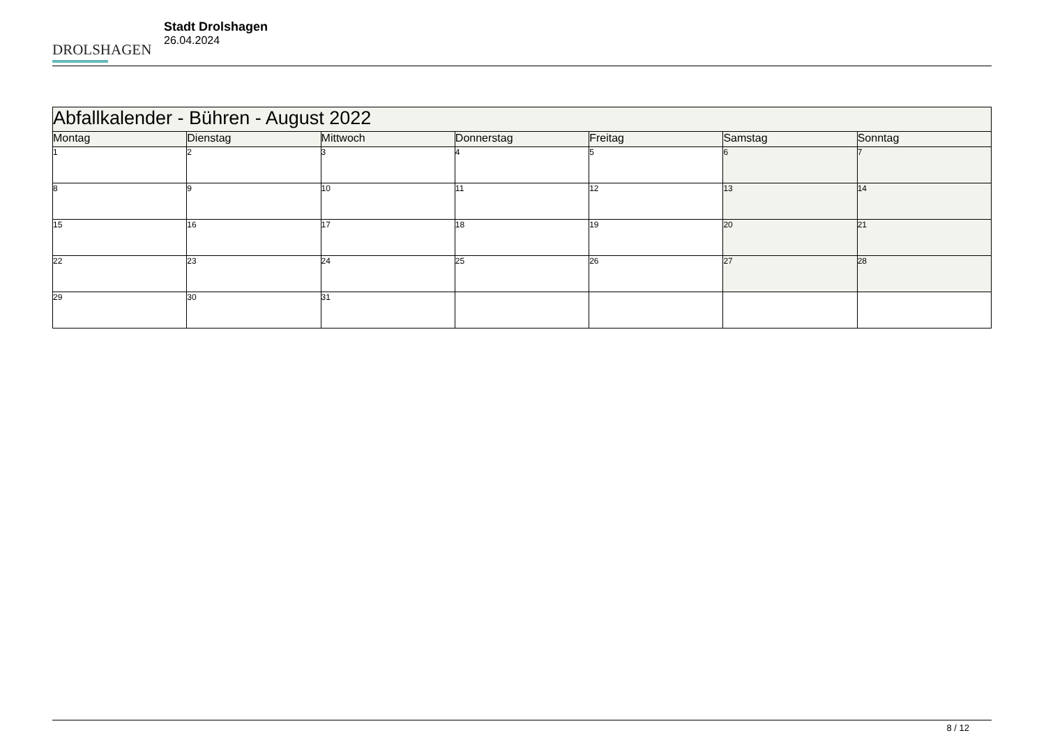DROLSHAGEN
Stadt Drolshagen
26.04.2024
| Abfallkalender - Bühren - August 2022 | | | | | | |
| Montag | Dienstag | Mittwoch | Donnerstag | Freitag | Samstag | Sonntag |
| 1 | 2 | 3 | 4 | 5 | 6 | 7 |
| 8 | 9 | 10 | 11 | 12 | 13 | 14 |
| 15 | 16 | 17 | 18 | 19 | 20 | 21 |
| 22 | 23 | 24 | 25 | 26 | 27 | 28 |
| 29 | 30 | 31 | | | | |
8 / 12